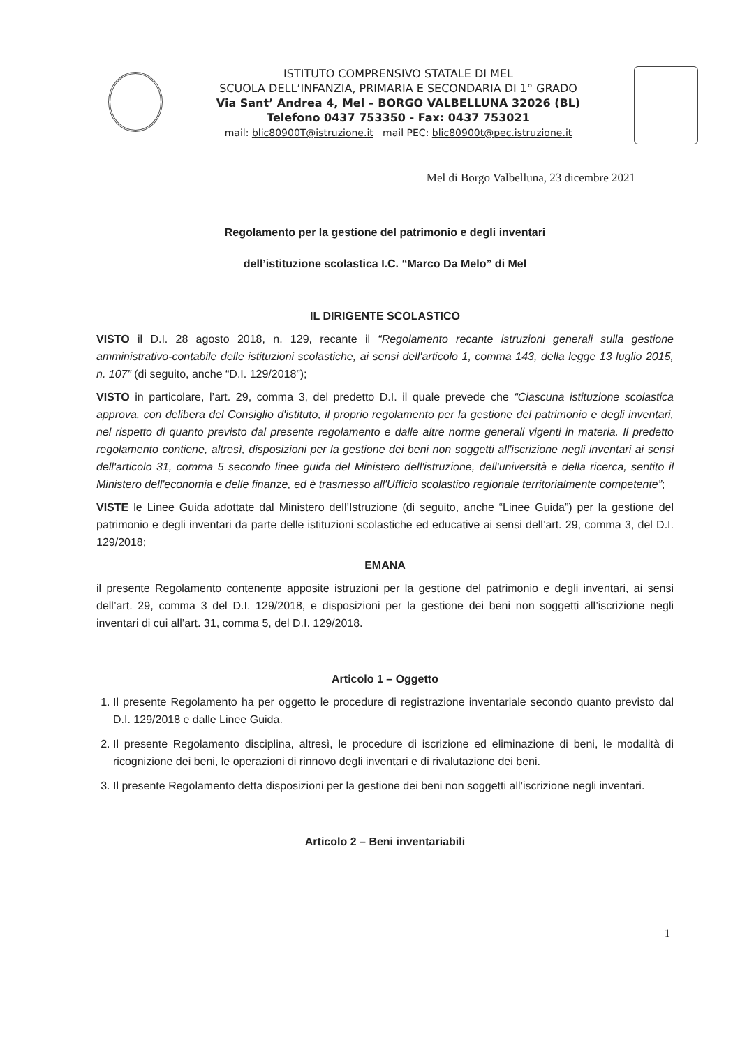ISTITUTO COMPRENSIVO STATALE DI MEL
SCUOLA DELL’INFANZIA, PRIMARIA E SECONDARIA DI 1° GRADO
Via Sant’ Andrea 4, Mel – BORGO VALBELLUNA 32026 (BL)
Telefono 0437 753350 - Fax: 0437 753021
mail: blic80900T@istruzione.it mail PEC: blic80900t@pec.istruzione.it
Mel di Borgo Valbelluna, 23 dicembre 2021
Regolamento per la gestione del patrimonio e degli inventari
dell’istituzione scolastica I.C. “Marco Da Melo” di Mel
IL DIRIGENTE SCOLASTICO
VISTO il D.I. 28 agosto 2018, n. 129, recante il “Regolamento recante istruzioni generali sulla gestione amministrativo-contabile delle istituzioni scolastiche, ai sensi dell'articolo 1, comma 143, della legge 13 luglio 2015, n. 107” (di seguito, anche “D.I. 129/2018”);
VISTO in particolare, l’art. 29, comma 3, del predetto D.I. il quale prevede che “Ciascuna istituzione scolastica approva, con delibera del Consiglio d'istituto, il proprio regolamento per la gestione del patrimonio e degli inventari, nel rispetto di quanto previsto dal presente regolamento e dalle altre norme generali vigenti in materia. Il predetto regolamento contiene, altresì, disposizioni per la gestione dei beni non soggetti all'iscrizione negli inventari ai sensi dell'articolo 31, comma 5 secondo linee guida del Ministero dell'istruzione, dell'università e della ricerca, sentito il Ministero dell'economia e delle finanze, ed è trasmesso all'Ufficio scolastico regionale territorialmente competente”;
VISTE le Linee Guida adottate dal Ministero dell’Istruzione (di seguito, anche “Linee Guida”) per la gestione del patrimonio e degli inventari da parte delle istituzioni scolastiche ed educative ai sensi dell’art. 29, comma 3, del D.I. 129/2018;
EMANA
il presente Regolamento contenente apposite istruzioni per la gestione del patrimonio e degli inventari, ai sensi dell’art. 29, comma 3 del D.I. 129/2018, e disposizioni per la gestione dei beni non soggetti all’iscrizione negli inventari di cui all’art. 31, comma 5, del D.I. 129/2018.
Articolo 1 – Oggetto
1. Il presente Regolamento ha per oggetto le procedure di registrazione inventariale secondo quanto previsto dal D.I. 129/2018 e dalle Linee Guida.
2. Il presente Regolamento disciplina, altresì, le procedure di iscrizione ed eliminazione di beni, le modalità di ricognizione dei beni, le operazioni di rinnovo degli inventari e di rivalutazione dei beni.
3. Il presente Regolamento detta disposizioni per la gestione dei beni non soggetti all’iscrizione negli inventari.
Articolo 2 – Beni inventariabili
1